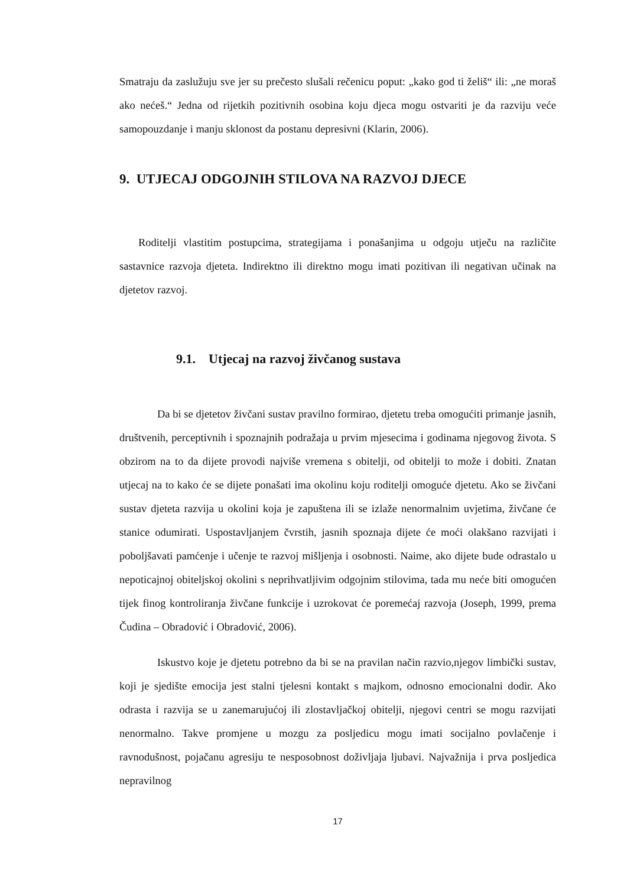Smatraju da zaslužuju sve jer su prečesto slušali rečenicu poput: „kako god ti želiš“ ili: „ne moraš ako nećeš.“ Jedna od rijetkih pozitivnih osobina koju djeca mogu ostvariti je da razviju veće samopouzdanje i manju sklonost da postanu depresivni (Klarin, 2006).
9. UTJECAJ ODGOJNIH STILOVA NA RAZVOJ DJECE
Roditelji vlastitim postupcima, strategijama i ponašanjima u odgoju utječu na različite sastavnice razvoja djeteta. Indirektno ili direktno mogu imati pozitivan ili negativan učinak na djetetov razvoj.
9.1. Utjecaj na razvoj živčanog sustava
Da bi se djetetov živčani sustav pravilno formirao, djetetu treba omogućiti primanje jasnih, društvenih, perceptivnih i spoznajnih podražaja u prvim mjesecima i godinama njegovog života. S obzirom na to da dijete provodi najviše vremena s obitelji, od obitelji to može i dobiti. Znatan utjecaj na to kako će se dijete ponašati ima okolinu koju roditelji omoguće djetetu. Ako se živčani sustav djeteta razvija u okolini koja je zapuštena ili se izlaže nenormalnim uvjetima, živčane će stanice odumirati. Uspostavljanjem čvrstih, jasnih spoznaja dijete će moći olakšano razvijati i poboljšavati pamćenje i učenje te razvoj mišljenja i osobnosti. Naime, ako dijete bude odrastalo u nepoticajnoj obiteljskoj okolini s neprihvatljivim odgojnim stilovima, tada mu neće biti omogućen tijek finog kontroliranja živčane funkcije i uzrokovat će poremećaj razvoja (Joseph, 1999, prema Čudina – Obradović i Obradović, 2006).
Iskustvo koje je djetetu potrebno da bi se na pravilan način razvio,njegov limbički sustav, koji je sjedište emocija jest stalni tjelesni kontakt s majkom, odnosno emocionalni dodir. Ako odrasta i razvija se u zanemarujućoj ili zlostavljačkoj obitelji, njegovi centri se mogu razvijati nenormalno. Takve promjene u mozgu za posljedicu mogu imati socijalno povlačenje i ravnodušnost, pojačanu agresiju te nesposobnost doživljaja ljubavi. Najvažnija i prva posljedica nepravilnog
17